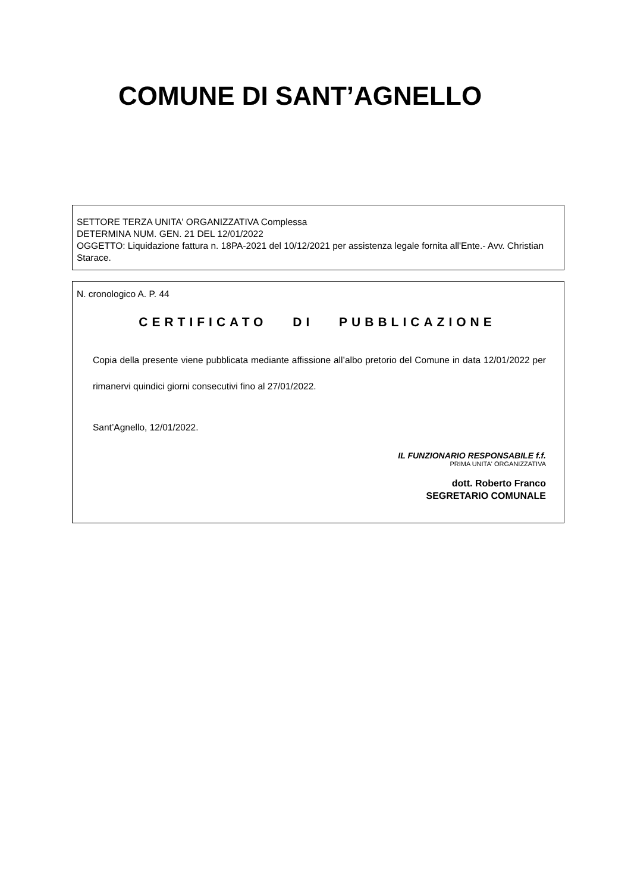COMUNE DI SANT’AGNELLO
SETTORE TERZA UNITA' ORGANIZZATIVA Complessa
DETERMINA NUM. GEN. 21 DEL 12/01/2022
OGGETTO: Liquidazione fattura n. 18PA-2021 del 10/12/2021 per assistenza legale fornita all'Ente.- Avv. Christian Starace.
N. cronologico A. P. 44
CERTIFICATO DI PUBBLICAZIONE
Copia della presente viene pubblicata mediante affissione all’albo pretorio del Comune in data 12/01/2022 per rimanervi quindici giorni consecutivi fino al 27/01/2022.
Sant’Agnello, 12/01/2022.
IL FUNZIONARIO RESPONSABILE f.f.
PRIMA UNITA' ORGANIZZATIVA
dott. Roberto Franco
SEGRETARIO COMUNALE